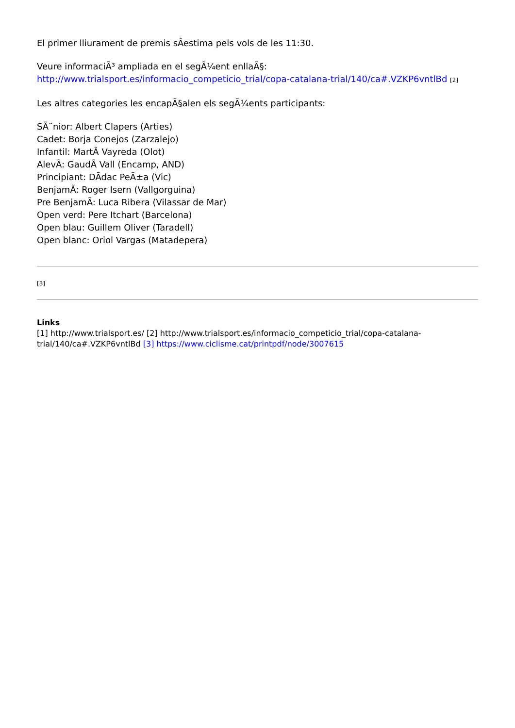El primer lliurament de premis sÂestima pels vols de les 11:30.
Veure informaciÃ³ ampliada en el segÃ¼ent enllaÃ§:
http://www.trialsport.es/informacio_competicio_trial/copa-catalana-trial/140/ca#.VZKP6vntlBd [2]
Les altres categories les encapÃ§alen els segÃ¼ents participants:
SÃ¨nior: Albert Clapers (Arties)
Cadet: Borja Conejos (Zarzalejo)
Infantil: MartÃ Vayreda (Olot)
AlevÃ: GaudÃ Vall (Encamp, AND)
Principiant: DÃdac PeÃ±a (Vic)
BenjamÃ: Roger Isern (Vallgorguina)
Pre BenjamÃ: Luca Ribera (Vilassar de Mar)
Open verd: Pere Itchart (Barcelona)
Open blau: Guillem Oliver (Taradell)
Open blanc: Oriol Vargas (Matadepera)
[3]
Links
[1] http://www.trialsport.es/ [2] http://www.trialsport.es/informacio_competicio_trial/copa-catalana-trial/140/ca#.VZKP6vntlBd [3] https://www.ciclisme.cat/printpdf/node/3007615